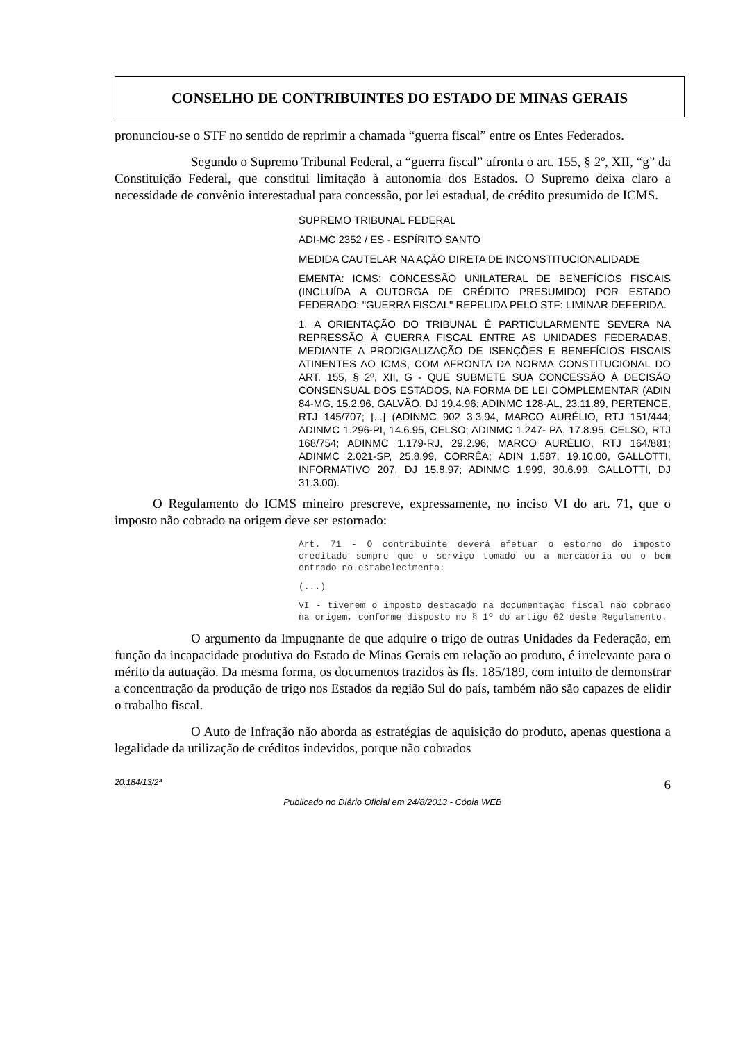CONSELHO DE CONTRIBUINTES DO ESTADO DE MINAS GERAIS
pronunciou-se o STF no sentido de reprimir a chamada “guerra fiscal” entre os Entes Federados.
Segundo o Supremo Tribunal Federal, a “guerra fiscal” afronta o art. 155, § 2º, XII, “g” da Constituição Federal, que constitui limitação à autonomia dos Estados. O Supremo deixa claro a necessidade de convênio interestadual para concessão, por lei estadual, de crédito presumido de ICMS.
SUPREMO TRIBUNAL FEDERAL
ADI-MC 2352 / ES - ESPÍRITO SANTO
MEDIDA CAUTELAR NA AÇÃO DIRETA DE INCONSTITUCIONALIDADE
EMENTA: ICMS: CONCESSÃO UNILATERAL DE BENEFÍCIOS FISCAIS (INCLUÍDA A OUTORGA DE CRÉDITO PRESUMIDO) POR ESTADO FEDERADO: "GUERRA FISCAL" REPELIDA PELO STF: LIMINAR DEFERIDA.
1. A ORIENTAÇÃO DO TRIBUNAL É PARTICULARMENTE SEVERA NA REPRESSÃO À GUERRA FISCAL ENTRE AS UNIDADES FEDERADAS, MEDIANTE A PRODIGALIZAÇÃO DE ISENÇÕES E BENEFÍCIOS FISCAIS ATINENTES AO ICMS, COM AFRONTA DA NORMA CONSTITUCIONAL DO ART. 155, § 2º, XII, G - QUE SUBMETE SUA CONCESSÃO À DECISÃO CONSENSUAL DOS ESTADOS, NA FORMA DE LEI COMPLEMENTAR (ADIN 84-MG, 15.2.96, GALVÃO, DJ 19.4.96; ADINMC 128-AL, 23.11.89, PERTENCE, RTJ 145/707; [...] (ADINMC 902 3.3.94, MARCO AURÉLIO, RTJ 151/444; ADINMC 1.296-PI, 14.6.95, CELSO; ADINMC 1.247- PA, 17.8.95, CELSO, RTJ 168/754; ADINMC 1.179-RJ, 29.2.96, MARCO AURÉLIO, RTJ 164/881; ADINMC 2.021-SP, 25.8.99, CORRÊA; ADIN 1.587, 19.10.00, GALLOTTI, INFORMATIVO 207, DJ 15.8.97; ADINMC 1.999, 30.6.99, GALLOTTI, DJ 31.3.00).
O Regulamento do ICMS mineiro prescreve, expressamente, no inciso VI do art. 71, que o imposto não cobrado na origem deve ser estornado:
Art. 71 - O contribuinte deverá efetuar o estorno do imposto creditado sempre que o serviço tomado ou a mercadoria ou o bem entrado no estabelecimento:
(...)
VI - tiverem o imposto destacado na documentação fiscal não cobrado na origem, conforme disposto no § 1º do artigo 62 deste Regulamento.
O argumento da Impugnante de que adquire o trigo de outras Unidades da Federação, em função da incapacidade produtiva do Estado de Minas Gerais em relação ao produto, é irrelevante para o mérito da autuação. Da mesma forma, os documentos trazidos às fls. 185/189, com intuito de demonstrar a concentração da produção de trigo nos Estados da região Sul do país, também não são capazes de elidir o trabalho fiscal.
O Auto de Infração não aborda as estratégias de aquisição do produto, apenas questiona a legalidade da utilização de créditos indevidos, porque não cobrados
20.184/13/2ª 6
Publicado no Diário Oficial em 24/8/2013 - Cópia WEB